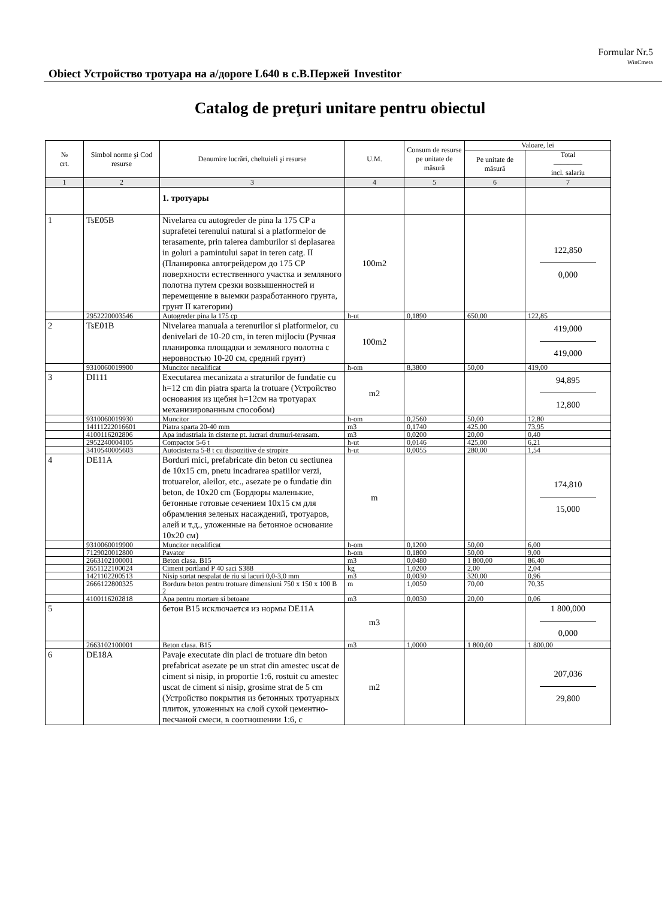Formular Nr.5
WinCmeta
Obiect Устройство тротуара на а/дороге L640 в с.В.Пержей
Investitor
Catalog de preţuri unitare pentru obiectul
| № crt. | Simbol norme şi Cod resurse | Denumire lucrări, cheltuieli şi resurse | U.M. | Consum de resurse pe unitate de măsură | Valoare, lei | |
| --- | --- | --- | --- | --- | --- | --- |
| | | | | | Pe unitate de măsură | Total ———— incl. salariu |
| 1 | 2 | 3 | 4 | 5 | 6 | 7 |
| | | 1. тротуары | | | | |
| 1 | TsE05B | Nivelarea cu autogreder de pina la 175 CP a suprafetei terenului natural si a platformelor de terasamente, prin taierea damburilor si deplasarea in goluri a pamintului sapat in teren catg. II (Планировка автогрейдером до 175 CP поверхности естественного участка и земляного полотна путем срезки возвышенностей и перемещение в выемки разработанного грунта, грунт II категории) | 100m2 | | | 122,850 0,000 |
| | 2952220003546 | Autogreder pina la 175 cp | h-ut | 0,1890 | 650,00 | 122,85 |
| 2 | TsE01B | Nivelarea manuala a terenurilor si platformelor, cu denivelari de 10-20 cm, in teren mijlociu (Ручная планировка площадки и земляного полотна с неровностью 10-20 см, средний грунт) | 100m2 | | | 419,000 419,000 |
| | 9310060019900 | Muncitor necalificat | h-om | 8,3800 | 50,00 | 419,00 |
| 3 | DI111 | Executarea mecanizata a straturilor de fundatie cu h=12 cm din piatra sparta la trotuare (Устройство основания из щебня h=12см на тротуарах механизированным способом) | m2 | | | 94,895 12,800 |
| | 9310060019930 | Muncitor | h-om | 0,2560 | 50,00 | 12,80 |
| | 14111222016601 | Piatra sparta 20-40 mm | m3 | 0,1740 | 425,00 | 73,95 |
| | 4100116202806 | Apa industriala in cisterne pt. lucrari drumuri-terasam. | m3 | 0,0200 | 20,00 | 0,40 |
| | 2952240004105 | Compactor 5-6 t | h-ut | 0,0146 | 425,00 | 6,21 |
| | 3410540005603 | Autocisterna 5-8 t cu dispozitive de stropire | h-ut | 0,0055 | 280,00 | 1,54 |
| 4 | DE11A | Borduri mici, prefabricate din beton cu sectiunea de 10x15 cm, pnetu incadrarea spatiilor verzi, trotuarelor, aleilor, etc., asezate pe o fundatie din beton, de 10x20 cm (Бордюры маленькие, бетонные готовые сечением 10х15 см для обрамления зеленых насаждений, тротуаров, алей и т.д., уложенные на бетонное основание 10х20 см) | m | | | 174,810 15,000 |
| | 9310060019900 | Muncitor necalificat | h-om | 0,1200 | 50,00 | 6,00 |
| | 7129020012800 | Pavator | h-om | 0,1800 | 50,00 | 9,00 |
| | 2663102100001 | Beton clasa. B15 | m3 | 0,0480 | 1 800,00 | 86,40 |
| | 2651122100024 | Ciment portland P 40 saci S388 | kg | 1,0200 | 2,00 | 2,04 |
| | 1421102200513 | Nisip sortat nespalat de riu si lacuri 0,0-3,0 mm | m3 | 0,0030 | 320,00 | 0,96 |
| | 2666122800325 | Bordura beton pentru trotuare dimensiuni 750 x 150 x 100 B 2 | m | 1,0050 | 70,00 | 70,35 |
| | 4100116202818 | Apa pentru mortare si betoane | m3 | 0,0030 | 20,00 | 0,06 |
| 5 | | бетон В15 исключается из нормы DE11A | m3 | | | 1 800,000 0,000 |
| | 2663102100001 | Beton clasa. B15 | m3 | 1,0000 | 1 800,00 | 1 800,00 |
| 6 | DE18A | Pavaje executate din placi de trotuare din beton prefabricat asezate pe un strat din amestec uscat de ciment si nisip, in proportie 1:6, rostuit cu amestec uscat de ciment si nisip, grosime strat de 5 cm (Устройство покрытия из бетонных тротуарных плиток, уложенных на слой сухой цементно-песчаной смеси, в соотношении 1:6, с | m2 | | | 207,036 29,800 |